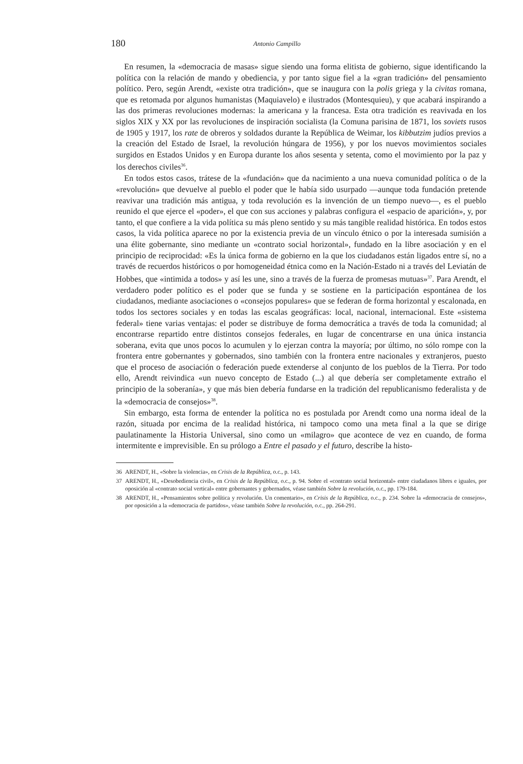180
Antonio Campillo
En resumen, la «democracia de masas» sigue siendo una forma elitista de gobierno, sigue identificando la política con la relación de mando y obediencia, y por tanto sigue fiel a la «gran tradición» del pensamiento político. Pero, según Arendt, «existe otra tradición», que se inaugura con la polis griega y la civitas romana, que es retomada por algunos humanistas (Maquiavelo) e ilustrados (Montesquieu), y que acabará inspirando a las dos primeras revoluciones modernas: la americana y la francesa. Esta otra tradición es reavivada en los siglos XIX y XX por las revoluciones de inspiración socialista (la Comuna parisina de 1871, los soviets rusos de 1905 y 1917, los rate de obreros y soldados durante la República de Weimar, los kibbutzim judíos previos a la creación del Estado de Israel, la revolución húngara de 1956), y por los nuevos movimientos sociales surgidos en Estados Unidos y en Europa durante los años sesenta y setenta, como el movimiento por la paz y los derechos civiles<sup>36</sup>.
En todos estos casos, trátese de la «fundación» que da nacimiento a una nueva comunidad política o de la «revolución» que devuelve al pueblo el poder que le había sido usurpado —aunque toda fundación pretende reavivar una tradición más antigua, y toda revolución es la invención de un tiempo nuevo—, es el pueblo reunido el que ejerce el «poder», el que con sus acciones y palabras configura el «espacio de aparición», y, por tanto, el que confiere a la vida política su más pleno sentido y su más tangible realidad histórica. En todos estos casos, la vida política aparece no por la existencia previa de un vínculo étnico o por la interesada sumisión a una élite gobernante, sino mediante un «contrato social horizontal», fundado en la libre asociación y en el principio de reciprocidad: «Es la única forma de gobierno en la que los ciudadanos están ligados entre sí, no a través de recuerdos históricos o por homogeneidad étnica como en la Nación-Estado ni a través del Leviatán de Hobbes, que «intimida a todos» y así les une, sino a través de la fuerza de promesas mutuas»<sup>37</sup>. Para Arendt, el verdadero poder político es el poder que se funda y se sostiene en la participación espontánea de los ciudadanos, mediante asociaciones o «consejos populares» que se federan de forma horizontal y escalonada, en todos los sectores sociales y en todas las escalas geográficas: local, nacional, internacional. Este «sistema federal» tiene varias ventajas: el poder se distribuye de forma democrática a través de toda la comunidad; al encontrarse repartido entre distintos consejos federales, en lugar de concentrarse en una única instancia soberana, evita que unos pocos lo acumulen y lo ejerzan contra la mayoría; por último, no sólo rompe con la frontera entre gobernantes y gobernados, sino también con la frontera entre nacionales y extranjeros, puesto que el proceso de asociación o federación puede extenderse al conjunto de los pueblos de la Tierra. Por todo ello, Arendt reivindica «un nuevo concepto de Estado (...) al que debería ser completamente extraño el principio de la soberanía», y que más bien debería fundarse en la tradición del republicanismo federalista y de la «democracia de consejos»<sup>38</sup>.
Sin embargo, esta forma de entender la política no es postulada por Arendt como una norma ideal de la razón, situada por encima de la realidad histórica, ni tampoco como una meta final a la que se dirige paulatinamente la Historia Universal, sino como un «milagro» que acontece de vez en cuando, de forma intermitente e imprevisible. En su prólogo a Entre el pasado y el futuro, describe la histo-
36 ARENDT, H., «Sobre la violencia», en Crisis de la República, o.c., p. 143.
37 ARENDT, H., «Desobediencia civil», en Crisis de la República, o.c., p. 94. Sobre el «contrato social horizontal» entre ciudadanos libres e iguales, por oposición al «contrato social vertical» entre gobernantes y gobernados, véase también Sobre la revolución, o.c., pp. 179-184.
38 ARENDT, H., «Pensamientos sobre política y revolución. Un comentario», en Crisis de la República, o.c., p. 234. Sobre la «democracia de consejos», por oposición a la «democracia de partidos», véase también Sobre la revolución, o.c., pp. 264-291.